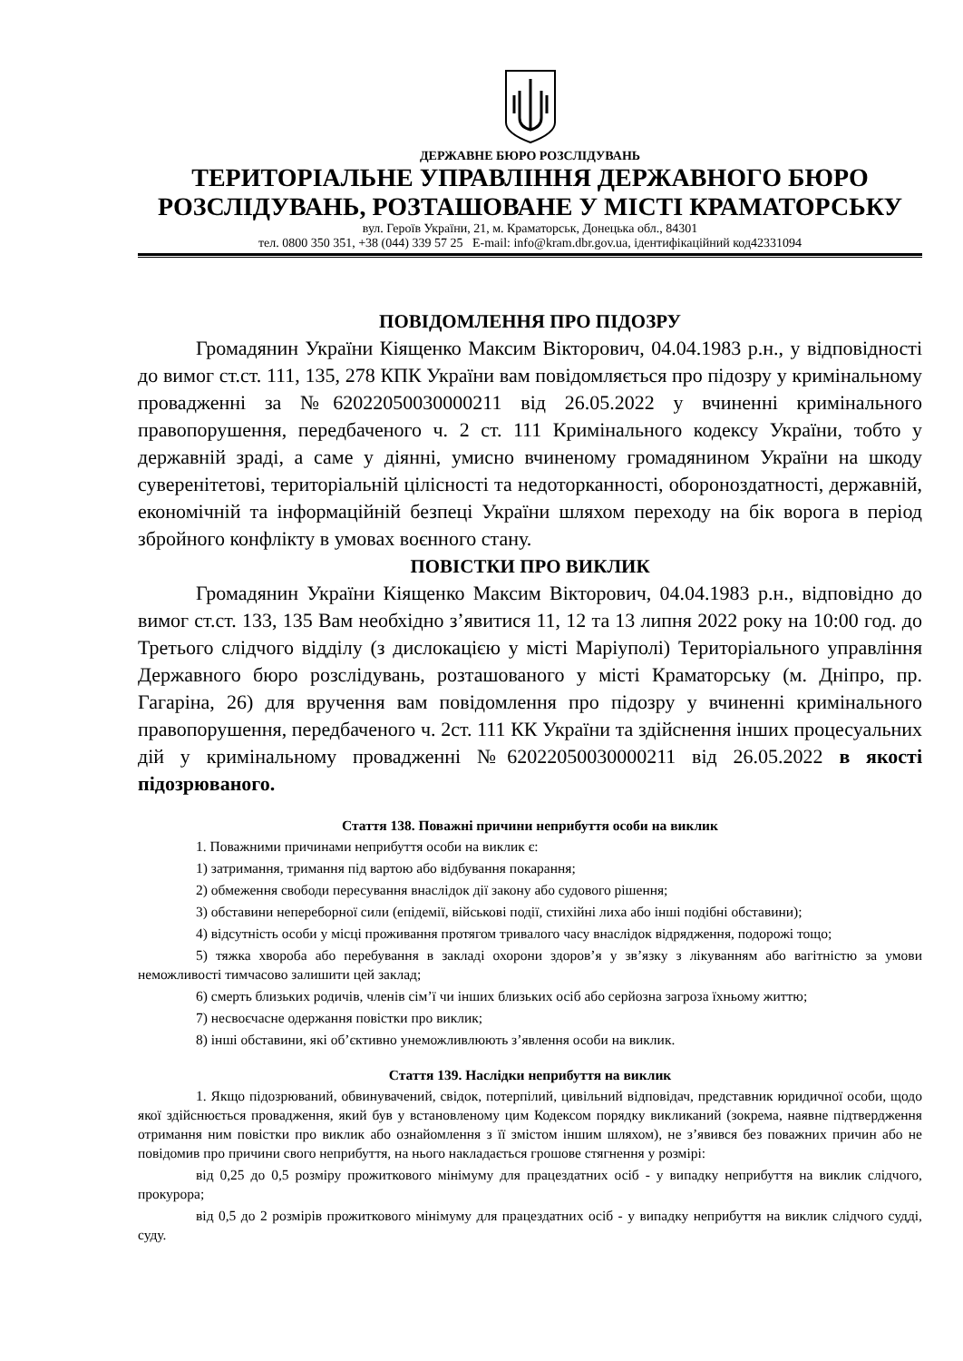ДЕРЖАВНЕ БЮРО РОЗСЛІДУВАНЬ
ТЕРИТОРІАЛЬНЕ УПРАВЛІННЯ ДЕРЖАВНОГО БЮРО РОЗСЛІДУВАНЬ, РОЗТАШОВАНЕ У МІСТІ КРАМАТОРСЬКУ
вул. Героїв України, 21, м. Краматорськ, Донецька обл., 84301
тел. 0800 350 351, +38 (044) 339 57 25 E-mail: info@kram.dbr.gov.ua, ідентифікаційний код42331094
ПОВІДОМЛЕННЯ ПРО ПІДОЗРУ
Громадянин України Кіященко Максим Вікторович, 04.04.1983 р.н., у відповідності до вимог ст.ст. 111, 135, 278 КПК України вам повідомляється про підозру у кримінальному провадженні за №62022050030000211 від 26.05.2022 у вчиненні кримінального правопорушення, передбаченого ч. 2 ст. 111 Кримінального кодексу України, тобто у державній зраді, а саме у діянні, умисно вчиненому громадянином України на шкоду суверенітетові, територіальній цілісності та недоторканності, обороноздатності, державній, економічній та інформаційній безпеці України шляхом переходу на бік ворога в період збройного конфлікту в умовах воєнного стану.
ПОВІСТКИ ПРО ВИКЛИК
Громадянин України Кіященко Максим Вікторович, 04.04.1983 р.н., відповідно до вимог ст.ст. 133, 135 Вам необхідно з’явитися 11, 12 та 13 липня 2022 року на 10:00 год. до Третього слідчого відділу (з дислокацією у місті Маріуполі) Територіального управління Державного бюро розслідувань, розташованого у місті Краматорську (м. Дніпро, пр. Гагаріна, 26) для вручення вам повідомлення про підозру у вчиненні кримінального правопорушення, передбаченого ч. 2ст. 111 КК України та здійснення інших процесуальних дій у кримінальному провадженні №62022050030000211 від 26.05.2022 в якості підозрюваного.
Стаття 138. Поважні причини неприбуття особи на виклик
1. Поважними причинами неприбуття особи на виклик є:
1) затримання, тримання під вартою або відбування покарання;
2) обмеження свободи пересування внаслідок дії закону або судового рішення;
3) обставини непереборної сили (епідемії, військові події, стихійні лиха або інші подібні обставини);
4) відсутність особи у місці проживання протягом тривалого часу внаслідок відрядження, подорожі тощо;
5) тяжка хвороба або перебування в закладі охорони здоров’я у зв’язку з лікуванням або вагітністю за умови неможливості тимчасово залишити цей заклад;
6) смерть близьких родичів, членів сім’ї чи інших близьких осіб або серйозна загроза їхньому життю;
7) несвоєчасне одержання повістки про виклик;
8) інші обставини, які об’єктивно унеможливлюють з’явлення особи на виклик.
Стаття 139. Наслідки неприбуття на виклик
1. Якщо підозрюваний, обвинувачений, свідок, потерпілий, цивільний відповідач, представник юридичної особи, щодо якої здійснюється провадження, який був у встановленому цим Кодексом порядку викликаний (зокрема, наявне підтвердження отримання ним повістки про виклик або ознайомлення з її змістом іншим шляхом), не з’явився без поважних причин або не повідомив про причини свого неприбуття, на нього накладається грошове стягнення у розмірі:
від 0,25 до 0,5 розміру прожиткового мінімуму для працездатних осіб - у випадку неприбуття на виклик слідчого, прокурора;
від 0,5 до 2 розмірів прожиткового мінімуму для працездатних осіб - у випадку неприбуття на виклик слідчого судді, суду.